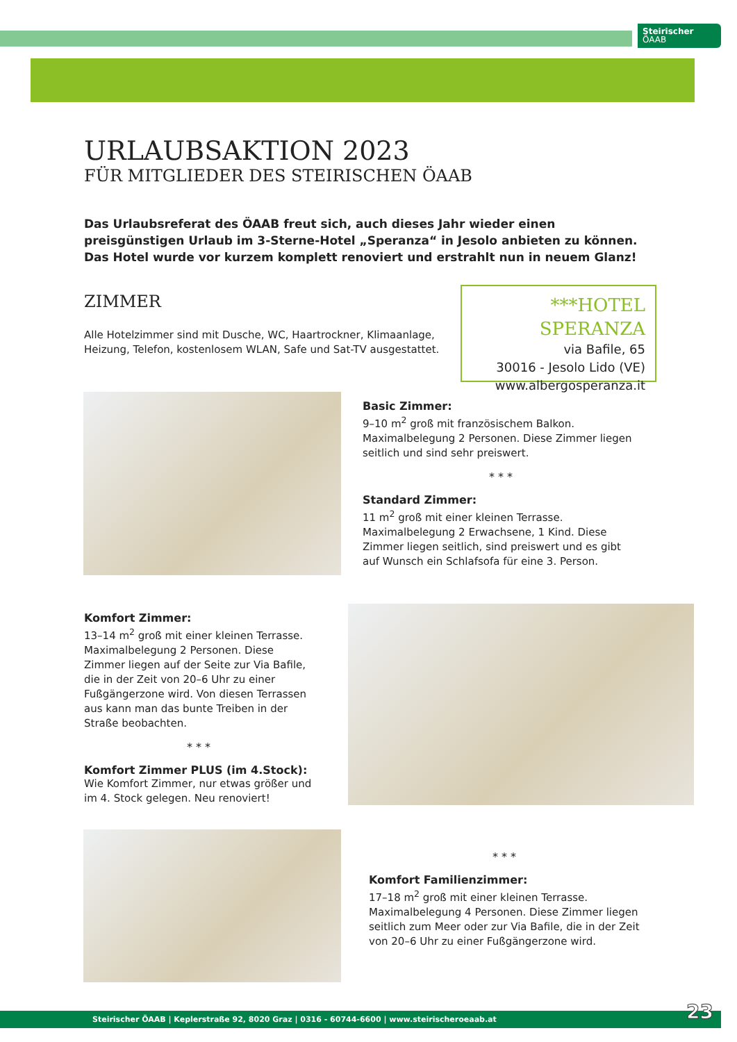Steirischer
ÖAAB
URLAUBSAKTION 2023
FÜR MITGLIEDER DES STEIRISCHEN ÖAAB
Das Urlaubsreferat des ÖAAB freut sich, auch dieses Jahr wieder einen preisgünstigen Urlaub im 3-Sterne-Hotel „Speranza“ in Jesolo anbieten zu können. Das Hotel wurde vor kurzem komplett renoviert und erstrahlt nun in neuem Glanz!
ZIMMER
Alle Hotelzimmer sind mit Dusche, WC, Haartrockner, Klimaanlage, Heizung, Telefon, kostenlosem WLAN, Safe und Sat-TV ausgestattet.
***HOTEL SPERANZA
via Bafile, 65
30016 - Jesolo Lido (VE)
www.albergosperanza.it
Basic Zimmer:
9–10 m<sup>2</sup> groß mit französischem Balkon. Maximalbelegung 2 Personen. Diese Zimmer liegen seitlich und sind sehr preiswert.
* * *
Standard Zimmer:
11 m<sup>2</sup> groß mit einer kleinen Terrasse. Maximalbelegung 2 Erwachsene, 1 Kind. Diese Zimmer liegen seitlich, sind preiswert und es gibt auf Wunsch ein Schlafsofa für eine 3. Person.
Komfort Zimmer:
13–14 m<sup>2</sup> groß mit einer kleinen Terrasse. Maximalbelegung 2 Personen. Diese Zimmer liegen auf der Seite zur Via Bafile, die in der Zeit von 20–6 Uhr zu einer Fußgängerzone wird. Von diesen Terrassen aus kann man das bunte Treiben in der Straße beobachten.
* * *
Komfort Zimmer PLUS (im 4.Stock):
Wie Komfort Zimmer, nur etwas größer und im 4. Stock gelegen. Neu renoviert!
* * *
Komfort Familienzimmer:
17–18 m<sup>2</sup> groß mit einer kleinen Terrasse. Maximalbelegung 4 Personen. Diese Zimmer liegen seitlich zum Meer oder zur Via Bafile, die in der Zeit von 20–6 Uhr zu einer Fußgängerzone wird.
Steirischer ÖAAB | Keplerstraße 92, 8020 Graz | 0316 - 60744-6600 | www.steirischeroeaab.at 23